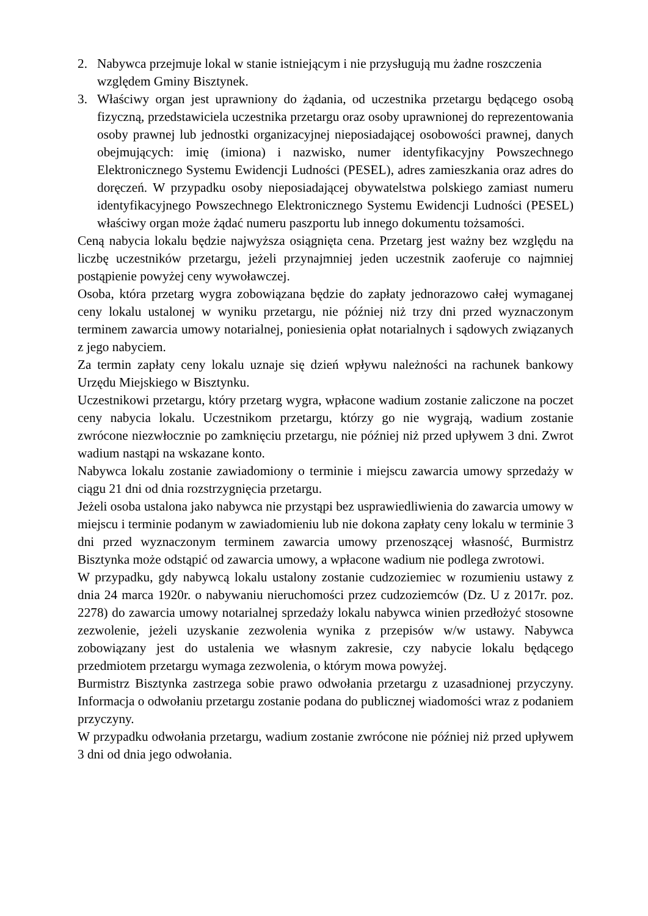2. Nabywca przejmuje lokal w stanie istniejącym i nie przysługują mu żadne roszczenia względem Gminy Bisztynek.
3. Właściwy organ jest uprawniony do żądania, od uczestnika przetargu będącego osobą fizyczną, przedstawiciela uczestnika przetargu oraz osoby uprawnionej do reprezentowania osoby prawnej lub jednostki organizacyjnej nieposiadającej osobowości prawnej, danych obejmujących: imię (imiona) i nazwisko, numer identyfikacyjny Powszechnego Elektronicznego Systemu Ewidencji Ludności (PESEL), adres zamieszkania oraz adres do doręczeń. W przypadku osoby nieposiadającej obywatelstwa polskiego zamiast numeru identyfikacyjnego Powszechnego Elektronicznego Systemu Ewidencji Ludności (PESEL) właściwy organ może żądać numeru paszportu lub innego dokumentu tożsamości.
Ceną nabycia lokalu będzie najwyższa osiągnięta cena. Przetarg jest ważny bez względu na liczbę uczestników przetargu, jeżeli przynajmniej jeden uczestnik zaoferuje co najmniej postąpienie powyżej ceny wywoławczej.
Osoba, która przetarg wygra zobowiązana będzie do zapłaty jednorazowo całej wymaganej ceny lokalu ustalonej w wyniku przetargu, nie później niż trzy dni przed wyznaczonym terminem zawarcia umowy notarialnej, poniesienia opłat notarialnych i sądowych związanych z jego nabyciem.
Za termin zapłaty ceny lokalu uznaje się dzień wpływu należności na rachunek bankowy Urzędu Miejskiego w Bisztynku.
Uczestnikowi przetargu, który przetarg wygra, wpłacone wadium zostanie zaliczone na poczet ceny nabycia lokalu. Uczestnikom przetargu, którzy go nie wygrają, wadium zostanie zwrócone niezwłocznie po zamknięciu przetargu, nie później niż przed upływem 3 dni. Zwrot wadium nastąpi na wskazane konto.
Nabywca lokalu zostanie zawiadomiony o terminie i miejscu zawarcia umowy sprzedaży w ciągu 21 dni od dnia rozstrzygnięcia przetargu.
Jeżeli osoba ustalona jako nabywca nie przystąpi bez usprawiedliwienia do zawarcia umowy w miejscu i terminie podanym w zawiadomieniu lub nie dokona zapłaty ceny lokalu w terminie 3 dni przed wyznaczonym terminem zawarcia umowy przenoszącej własność, Burmistrz Bisztynka może odstąpić od zawarcia umowy, a wpłacone wadium nie podlega zwrotowi.
W przypadku, gdy nabywcą lokalu ustalony zostanie cudzoziemiec w rozumieniu ustawy z dnia 24 marca 1920r. o nabywaniu nieruchomości przez cudzoziemców (Dz. U z 2017r. poz. 2278) do zawarcia umowy notarialnej sprzedaży lokalu nabywca winien przedłożyć stosowne zezwolenie, jeżeli uzyskanie zezwolenia wynika z przepisów w/w ustawy. Nabywca zobowiązany jest do ustalenia we własnym zakresie, czy nabycie lokalu będącego przedmiotem przetargu wymaga zezwolenia, o którym mowa powyżej.
Burmistrz Bisztynka zastrzega sobie prawo odwołania przetargu z uzasadnionej przyczyny. Informacja o odwołaniu przetargu zostanie podana do publicznej wiadomości wraz z podaniem przyczyny.
W przypadku odwołania przetargu, wadium zostanie zwrócone nie później niż przed upływem 3 dni od dnia jego odwołania.